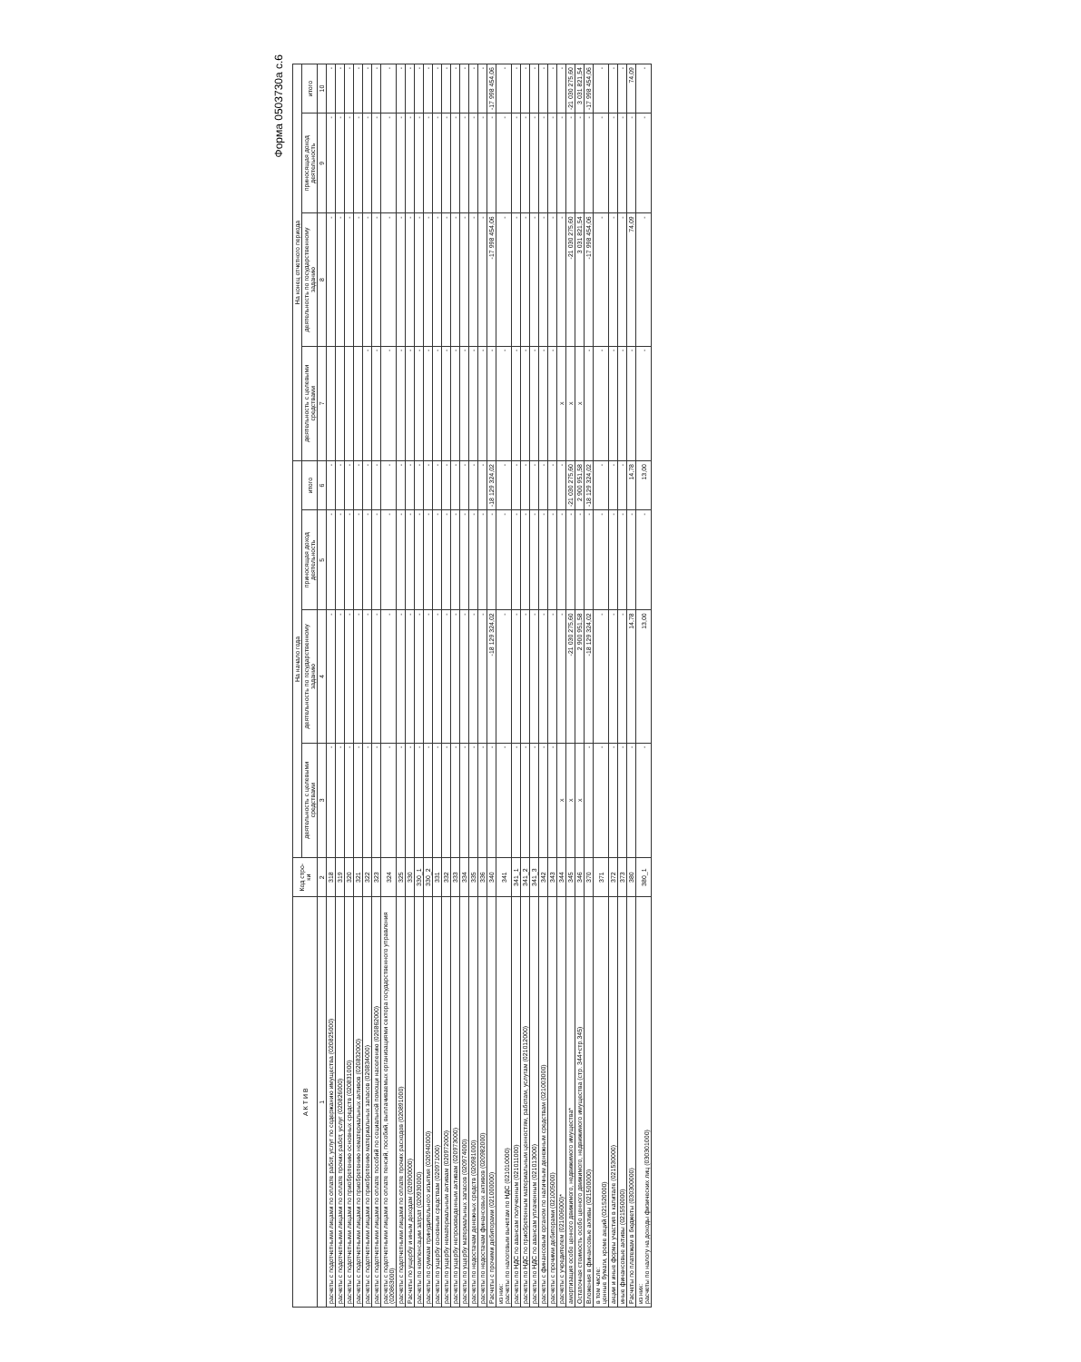Форма 0503730а с.6
| А К Т И В | Код стро-ки | На начало года | | | | На конец отчетного периода | | | |
| --- | --- | --- | --- | --- | --- | --- | --- | --- | --- |
| | | деятельность с целевыми средствами | деятельность по государственному заданию | приносящая доход деятельность | итого | деятельность с целевыми средствами | деятельность по государственному заданию | приносящая доход деятельность | итого |
| 1 | 2 | 3 | 4 | 5 | 6 | 7 | 8 | 9 | 10 |
| расчеты с подотчетными лицами по оплате работ, услуг по содержанию имущества (020825000) | 318 | - | - | - | - | | - | - | - |
| расчеты с подотчетными лицами по оплате прочих работ, услуг (020826000) | 319 | - | - | - | - | | - | - | - |
| расчеты с подотчетными лицами по приобретению основных средств (020831000) | 320 | - | - | - | - | | - | - | - |
| расчеты с подотчетными лицами по приобретению нематериальных активов (020832000) | 321 | - | - | - | - | | - | - | - |
| расчеты с подотчетными лицами по приобретению материальных запасов (020834000) | 322 | - | - | - | - | - | - | - | - |
| расчеты с подотчетными лицами по оплате пособий по социальной помощи населению (020862000) | 323 | - | - | - | - | - | - | - | - |
| расчеты с подотчетными лицами по оплате пенсий, пособий, выплачиваемых организациями сектора государственного управления (020863000) | 324 | - | - | - | - | - | - | - | - |
| расчеты с подотчетными лицами по оплате прочих расходов (020891000) | 325 | - | - | - | - | - | - | - | - |
| Расчеты по ущербу и иным доходам (020900000) | 330 | - | - | - | - | - | - | - | - |
| расчеты по компенсации затрат (020930000) | 330_1 | - | - | - | - | - | - | - | - |
| расчеты по суммам принудительного изъятия (020940000) | 330_2 | - | - | - | - | - | - | - | - |
| расчеты по ущербу основным средствам (020971000) | 331 | - | - | - | - | - | - | - | - |
| расчеты по ущербу нематериальным активам (020972000) | 332 | - | - | - | - | - | - | - | - |
| расчеты по ущербу непроизведенным активам (020973000) | 333 | - | - | - | - | - | - | - | - |
| расчеты по ущербу материальных запасов (020974000) | 334 | - | - | - | - | - | - | - | - |
| расчеты по недостачам денежных средств (020981000) | 335 | - | - | - | - | - | - | - | - |
| расчеты по недостачам финансовых активов (020982000) | 336 | - | - | - | - | - | - | - | - |
| Расчеты с прочими дебиторами (021000000) | 340 | - | -18 129 324,02 | - | -18 129 324,02 | - | -17 998 454,06 | - | -17 998 454,06 |
| из них: расчеты по налоговым вычетам по НДС (021010000) | 341 | - | - | - | - | - | - | - | - |
| расчеты по НДС по авансам полученным (021011000) | 341_1 | - | - | - | - | - | - | - | - |
| расчеты по НДС по приобретенным материальным ценностям, работам, услугам (021012000) | 341_2 | - | - | - | - | - | - | - | - |
| расчеты по НДС по авансам уплаченным (021013000) | 341_3 | - | - | - | - | - | - | - | - |
| расчеты с финансовым органом по наличным денежным средствам (021003000) | 342 | - | - | - | - | - | - | - | - |
| расчеты с прочими дебиторами (021005000) | 343 | - | - | - | - | - | - | - | - |
| расчеты с учредителем (021006000)* | 344 | x | - | - | - | x | - | - | - |
| амортизация особо ценного движимого, недвижимого имущества* | 345 | x | -21 030 275,60 | - | -21 030 275,60 | x | -21 030 275,60 | - | -21 030 275,60 |
| Остаточная стоимость особо ценного движимого, недвижимого имущества (стр. 344+стр.345) | 346 | x | 2 900 951,58 | - | 2 900 951,58 | x | 3 031 821,54 | - | 3 031 821,54 |
| Вложения в финансовые активы (021500000) | 370 | - | -18 129 324,02 | - | -18 129 324,02 | - | -17 998 454,06 | - | -17 998 454,06 |
| в том числе: ценные бумаги, кроме акций (021520000) | 371 | - | - | - | - | - | - | - | - |
| акции и иные формы участия в капитале (021530000) | 372 | - | - | - | - | - | - | - | - |
| иные финансовые активы (021550000) | 373 | - | - | - | - | - | - | - | - |
| Расчеты по платежам в бюджеты (030300000) | 380 | - | 14,78 | - | 14,78 | - | 74,09 | - | 74,09 |
| из них: расчеты по налогу на доходы физических лиц (030301000) | 380_1 | - | 13,00 | - | 13,00 | - | - | - | - |